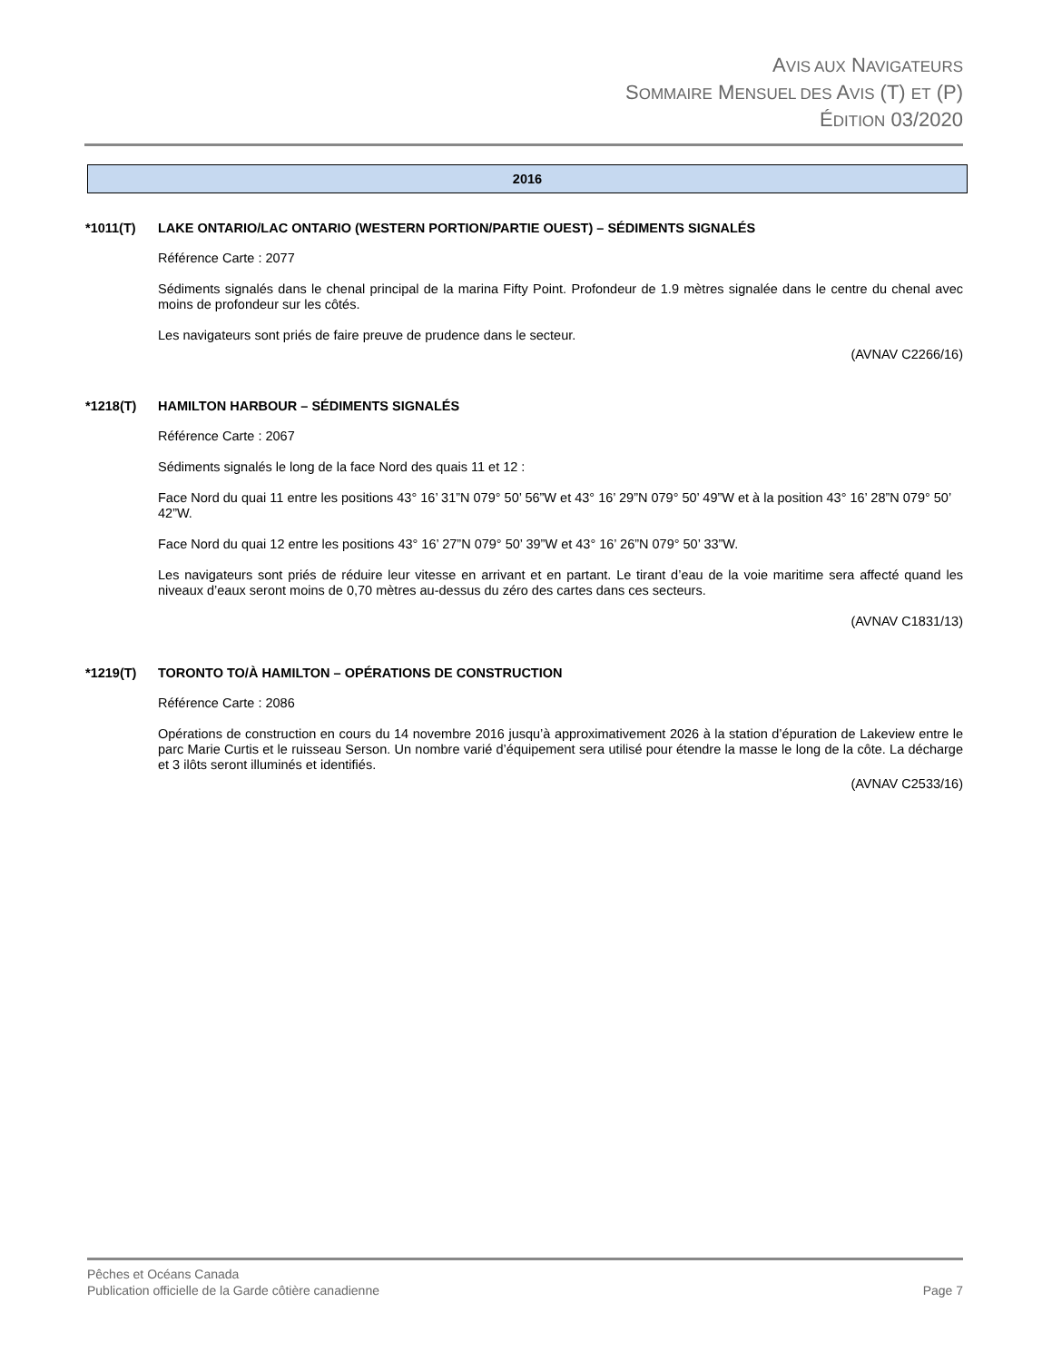AVIS AUX NAVIGATEURS
SOMMAIRE MENSUEL DES AVIS (T) ET (P)
ÉDITION 03/2020
2016
*1011(T) LAKE ONTARIO/LAC ONTARIO (WESTERN PORTION/PARTIE OUEST) – SÉDIMENTS SIGNALÉS
Référence Carte : 2077
Sédiments signalés dans le chenal principal de la marina Fifty Point. Profondeur de 1.9 mètres signalée dans le centre du chenal avec moins de profondeur sur les côtés.
Les navigateurs sont priés de faire preuve de prudence dans le secteur.
(AVNAV C2266/16)
*1218(T) HAMILTON HARBOUR – SÉDIMENTS SIGNALÉS
Référence Carte : 2067
Sédiments signalés le long de la face Nord des quais 11 et 12 :
Face Nord du quai 11 entre les positions 43° 16’ 31”N 079° 50’ 56”W et 43° 16’ 29”N 079° 50’ 49”W et à la position 43° 16’ 28”N 079° 50’ 42”W.
Face Nord du quai 12 entre les positions 43° 16’ 27”N 079° 50’ 39”W et 43° 16’ 26”N 079° 50’ 33”W.
Les navigateurs sont priés de réduire leur vitesse en arrivant et en partant. Le tirant d’eau de la voie maritime sera affecté quand les niveaux d’eaux seront moins de 0,70 mètres au-dessus du zéro des cartes dans ces secteurs.
(AVNAV C1831/13)
*1219(T) TORONTO TO/À HAMILTON – OPÉRATIONS DE CONSTRUCTION
Référence Carte : 2086
Opérations de construction en cours du 14 novembre 2016 jusqu’à approximativement 2026 à la station d’épuration de Lakeview entre le parc Marie Curtis et le ruisseau Serson. Un nombre varié d’équipement sera utilisé pour étendre la masse le long de la côte. La décharge et 3 ilôts seront illuminés et identifiés.
(AVNAV C2533/16)
Pêches et Océans Canada
Publication officielle de la Garde côtière canadienne Page 7